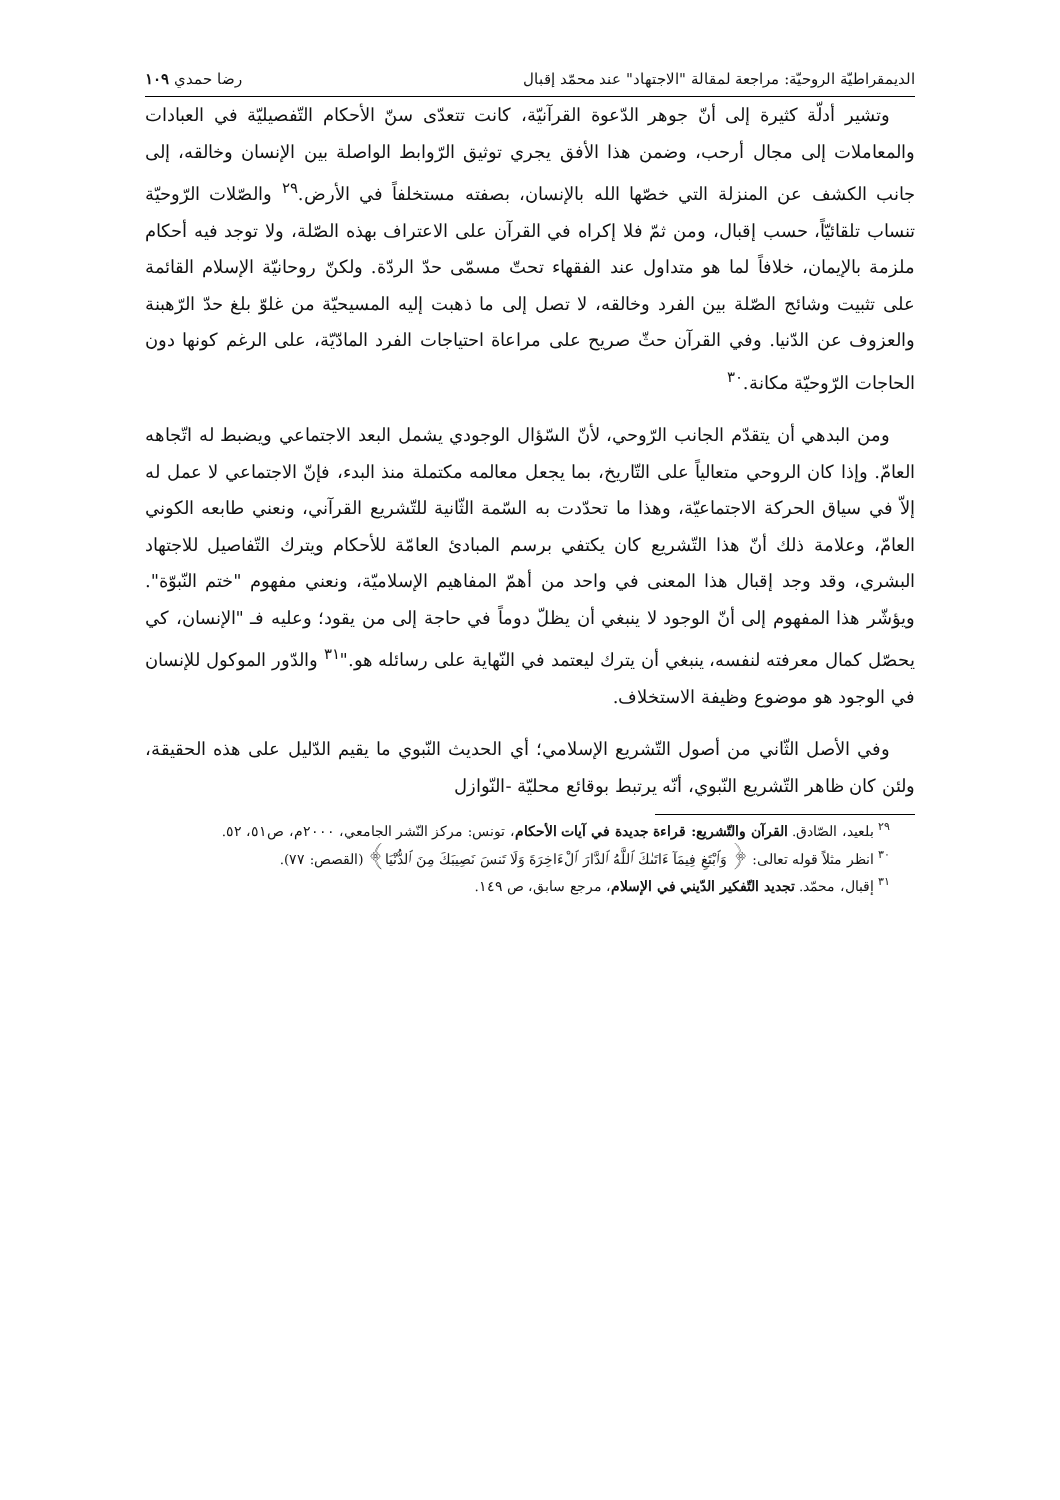الديمقراطيّة الروحيّة: مراجعة لمقالة "الاجتهاد" عند محمّد إقبال رضا حمدي ١٠٩
وتشير أدلّة كثيرة إلى أنّ جوهر الدّعوة القرآنيّة، كانت تتعدّى سنّ الأحكام التّفصيليّة في العبادات والمعاملات إلى مجال أرحب، وضمن هذا الأفق يجري توثيق الرّوابط الواصلة بين الإنسان وخالقه، إلى جانب الكشف عن المنزلة التي خصّها الله بالإنسان، بصفته مستخلفاً في الأرض.<sup>٢٩</sup> والصّلات الرّوحيّة تنساب تلقائيّاً، حسب إقبال، ومن ثمّ فلا إكراه في القرآن على الاعتراف بهذه الصّلة، ولا توجد فيه أحكام ملزمة بالإيمان، خلافاً لما هو متداول عند الفقهاء تحتّ مسمّى حدّ الردّة. ولكنّ روحانيّة الإسلام القائمة على تثبيت وشائج الصّلة بين الفرد وخالقه، لا تصل إلى ما ذهبت إليه المسيحيّة من غلوّ بلغ حدّ الرّهبنة والعزوف عن الدّنيا. وفي القرآن حثّ صريح على مراعاة احتياجات الفرد المادّيّة، على الرغم كونها دون الحاجات الرّوحيّة مكانة.<sup>٣٠</sup>
ومن البدهي أن يتقدّم الجانب الرّوحي، لأنّ السّؤال الوجودي يشمل البعد الاجتماعي ويضبط له اتّجاهه العامّ. وإذا كان الروحي متعالياً على التّاريخ، بما يجعل معالمه مكتملة منذ البدء، فإنّ الاجتماعي لا عمل له إلاّ في سياق الحركة الاجتماعيّة، وهذا ما تحدّدت به السّمة الثّانية للتّشريع القرآني، ونعني طابعه الكوني العامّ، وعلامة ذلك أنّ هذا التّشريع كان يكتفي برسم المبادئ العامّة للأحكام ويترك التّفاصيل للاجتهاد البشري، وقد وجد إقبال هذا المعنى في واحد من أهمّ المفاهيم الإسلاميّة، ونعني مفهوم "ختم النّبوّة". ويؤشّر هذا المفهوم إلى أنّ الوجود لا ينبغي أن يظلّ دوماً في حاجة إلى من يقود؛ وعليه فـ "الإنسان، كي يحصّل كمال معرفته لنفسه، ينبغي أن يترك ليعتمد في النّهاية على رسائله هو."<sup>٣١</sup> والدّور الموكول للإنسان في الوجود هو موضوع وظيفة الاستخلاف.
وفي الأصل الثّاني من أصول التّشريع الإسلامي؛ أي الحديث النّبوي ما يقيم الدّليل على هذه الحقيقة، ولئن كان ظاهر التّشريع النّبوي، أنّه يرتبط بوقائع محليّة -النّوازل
<sup>٢٩</sup> بلعيد، الصّادق. القرآن والتّشريع: قراءة جديدة في آيات الأحكام، تونس: مركز النّشر الجامعي، ٢٠٠٠م، ص٥١، ٥٢.
<sup>٣٠</sup> انظر مثلاً قوله تعالى: ﴿ وَٱبْتَغِ فِيمَآ ءَاتَىٰكَ ٱللَّهُ ٱلدَّارَ ٱلْءَاخِرَةَ وَلَا تَنسَ نَصِيبَكَ مِنَ ٱلدُّنْيَا﴾ (القصص: ٧٧).
<sup>٣١</sup> إقبال، محمّد. تجديد التّفكير الدّيني في الإسلام، مرجع سابق، ص ١٤٩.